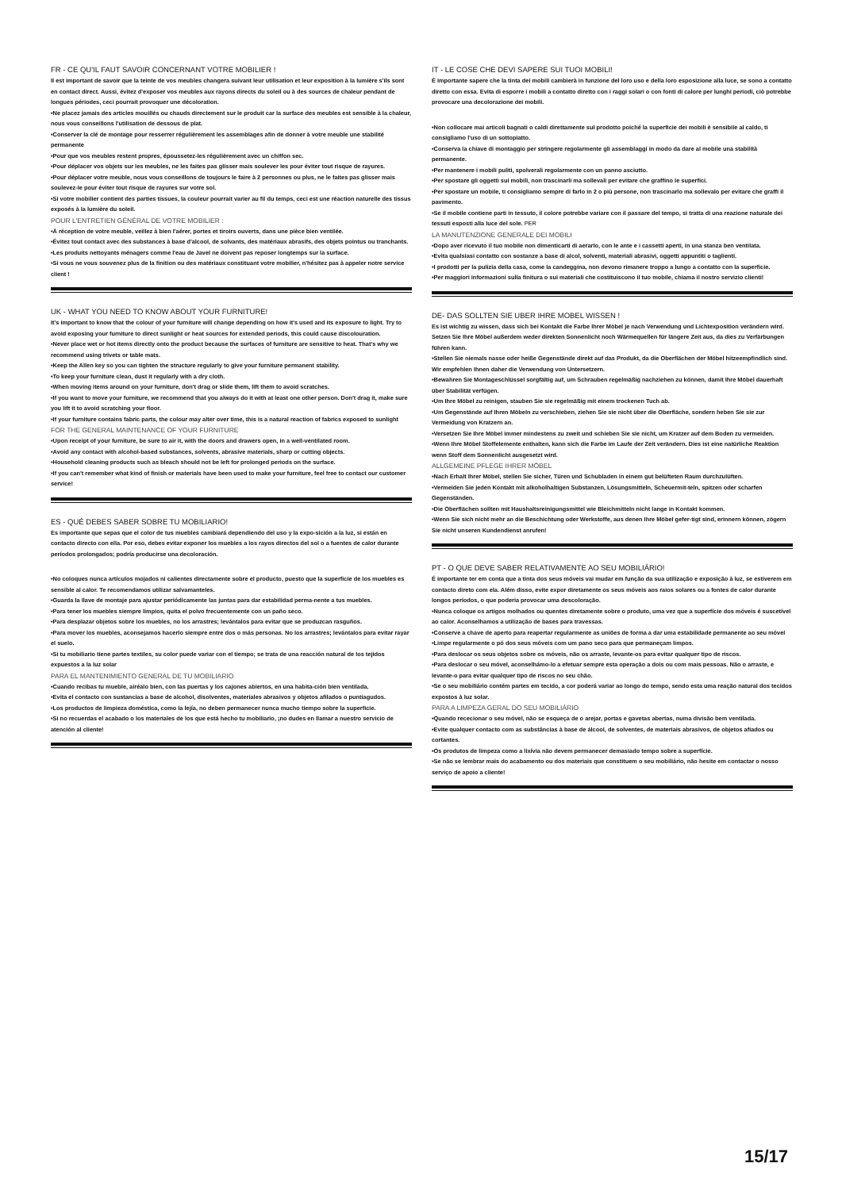FR - CE QU'IL FAUT SAVOIR CONCERNANT VOTRE MOBILIER !
Il est important de savoir que la teinte de vos meubles changera suivant leur utilisation et leur exposition à la lumière s'ils sont en contact direct. Aussi, évitez d'exposer vos meubles aux rayons directs du soleil ou à des sources de chaleur pendant de longues périodes, ceci pourrait provoquer une décoloration.
•Ne placez jamais des articles mouillés ou chauds directement sur le produit car la surface des meubles est sensible à la chaleur, nous vous conseillons l'utilisation de dessous de plat.
•Conserver la clé de montage pour resserrer régulièrement les assemblages afin de donner à votre meuble une stabilité permanente
•Pour que vos meubles restent propres, époussetez-les régulièrement avec un chiffon sec.
•Pour déplacer vos objets sur les meubles, ne les faites pas glisser mais soulever les pour éviter tout risque de rayures.
•Pour déplacer votre meuble, nous vous conseillons de toujours le faire à 2 personnes ou plus, ne le faites pas glisser mais soulevez-le pour éviter tout risque de rayures sur votre sol.
•Si votre mobilier contient des parties tissues, la couleur pourrait varier au fil du temps, ceci est une réaction naturelle des tissus exposés à la lumière du soleil.
POUR L'ENTRETIEN GÉNÉRAL DE VOTRE MOBILIER :
•À réception de votre meuble, veillez à bien l'aérer, portes et tiroirs ouverts, dans une pièce bien ventilée.
•Évitez tout contact avec des substances à base d'alcool, de solvants, des matériaux abrasifs, des objets pointus ou tranchants.
•Les produits nettoyants ménagers comme l'eau de Javel ne doivent pas reposer longtemps sur la surface.
•Si vous ne vous souvenez plus de la finition ou des matériaux constituant votre mobilier, n'hésitez pas à appeler notre service client !
UK - WHAT YOU NEED TO KNOW ABOUT YOUR FURNITURE!
It's important to know that the colour of your furniture will change depending on how it's used and its exposure to light. Try to avoid exposing your furniture to direct sunlight or heat sources for extended periods, this could cause discolouration.
•Never place wet or hot items directly onto the product because the surfaces of furniture are sensitive to heat. That's why we recommend using trivets or table mats.
•Keep the Allen key so you can tighten the structure regularly to give your furniture permanent stability.
•To keep your furniture clean, dust it regularly with a dry cloth.
•When moving items around on your furniture, don't drag or slide them, lift them to avoid scratches.
•If you want to move your furniture, we recommend that you always do it with at least one other person. Don't drag it, make sure you lift it to avoid scratching your floor.
•If your furniture contains fabric parts, the colour may alter over time, this is a natural reaction of fabrics exposed to sunlight
FOR THE GENERAL MAINTENANCE OF YOUR FURNITURE
•Upon receipt of your furniture, be sure to air it, with the doors and drawers open, in a well-ventilated room.
•Avoid any contact with alcohol-based substances, solvents, abrasive materials, sharp or cutting objects.
•Household cleaning products such as bleach should not be left for prolonged periods on the surface.
•If you can't remember what kind of finish or materials have been used to make your furniture, feel free to contact our customer service!
ES - QUÉ DEBES SABER SOBRE TU MOBILIARIO!
Es importante que sepas que el color de tus muebles cambiará dependiendo del uso y la expo-sición a la luz, si están en contacto directo con ella. Por eso, debes evitar exponer los muebles a los rayos directos del sol o a fuentes de calor durante períodos prolongados; podría producirse una decoloración.
•No coloques nunca artículos mojados ni calientes directamente sobre el producto, puesto que la superficie de los muebles es sensible al calor. Te recomendamos utilizar salvamanteles.
•Guarda la llave de montaje para ajustar periódicamente las juntas para dar estabilidad perma-nente a tus muebles.
•Para tener los muebles siempre limpios, quita el polvo frecuentemente con un paño seco.
•Para desplazar objetos sobre los muebles, no los arrastres; levántalos para evitar que se produzcan rasguños.
•Para mover los muebles, aconsejamos hacerlo siempre entre dos o más personas. No los arrastres; levántalos para evitar rayar el suelo.
•Si tu mobiliario tiene partes textiles, su color puede variar con el tiempo; se trata de una reacción natural de los tejidos expuestos a la luz solar
PARA EL MANTENIMIENTO GENERAL DE TU MOBILIARIO
•Cuando recibas tu mueble, airéalo bien, con las puertas y los cajones abiertos, en una habita-ción bien ventilada.
•Evita el contacto con sustancias a base de alcohol, disolventes, materiales abrasivos y objetos afilados o puntiagudos.
•Los productos de limpieza doméstica, como la lejía, no deben permanecer nunca mucho tiempo sobre la superficie.
•Si no recuerdas el acabado o los materiales de los que está hecho tu mobiliario, ¡no dudes en llamar a nuestro servicio de atención al cliente!
IT - LE COSE CHE DEVI SAPERE SUI TUOI MOBILI!
È importante sapere che la tinta dei mobili cambierà in funzione del loro uso e della loro esposizione alla luce, se sono a contatto diretto con essa. Evita di esporre i mobili a contatto diretto con i raggi solari o con fonti di calore per lunghi periodi, ciò potrebbe provocare una decolorazione dei mobili.
•Non collocare mai articoli bagnati o caldi direttamente sul prodotto poiché la superficie dei mobili è sensibile al caldo, ti consigliamo l'uso di un sottopiatto.
•Conserva la chiave di montaggio per stringere regolarmente gli assemblaggi in modo da dare al mobile una stabilità permanente.
•Per mantenere i mobili puliti, spolverali regolarmente con un panno asciutto.
•Per spostare gli oggetti sui mobili, non trascinarli ma sollevali per evitare che graffino le superfici.
•Per spostare un mobile, ti consigliamo sempre di farlo in 2 o più persone, non trascinarlo ma sollevalo per evitare che graffi il pavimento.
•Se il mobile contiene parti in tessuto, il colore potrebbe variare con il passare del tempo, si tratta di una reazione naturale dei tessuti esposti alla luce del sole. PER
LA MANUTENZIONE GENERALE DEI MOBILI
•Dopo aver ricevuto il tuo mobile non dimenticarti di aerarlo, con le ante e i cassetti aperti, in una stanza ben ventilata.
•Evita qualsiasi contatto con sostanze a base di alcol, solventi, materiali abrasivi, oggetti appuntiti o taglienti.
•I prodotti per la pulizia della casa, come la candeggina, non devono rimanere troppo a lungo a contatto con la superficie.
•Per maggiori informazioni sulla finitura o sui materiali che costituiscono il tuo mobile, chiama il nostro servizio clienti!
DE- DAS SOLLTEN SIE UBER IHRE MOBEL WISSEN !
Es ist wichtig zu wissen, dass sich bei Kontakt die Farbe Ihrer Möbel je nach Verwendung und Lichtexposition verändern wird. Setzen Sie Ihre Möbel außerdem weder direkten Sonnenlicht noch Wärmequellen für längere Zeit aus, da dies zu Verfärbungen führen kann.
•Stellen Sie niemals nasse oder heiße Gegenstände direkt auf das Produkt, da die Oberflächen der Möbel hitzeempfindlich sind. Wir empfehlen Ihnen daher die Verwendung von Untersetzern.
•Bewahren Sie Montageschlüssel sorgfältig auf, um Schrauben regelmäßig nachziehen zu können, damit Ihre Möbel dauerhaft über Stabilität verfügen.
•Um Ihre Möbel zu reinigen, stauben Sie sie regelmäßig mit einem trockenen Tuch ab.
•Um Gegenstände auf Ihren Möbeln zu verschieben, ziehen Sie sie nicht über die Oberfläche, sondern heben Sie sie zur Vermeidung von Kratzern an.
•Versetzen Sie Ihre Möbel immer mindestens zu zweit und schieben Sie sie nicht, um Kratzer auf dem Boden zu vermeiden.
•Wenn Ihre Möbel Stoffelemente enthalten, kann sich die Farbe im Laufe der Zeit verändern. Dies ist eine natürliche Reaktion wenn Stoff dem Sonnenlicht ausgesetzt wird.
ALLGEMEINE PFLEGE IHRER MÖBEL
•Nach Erhalt Ihrer Möbel, stellen Sie sicher, Türen und Schubladen in einem gut belüfteten Raum durchzulüften.
•Vermeiden Sie jeden Kontakt mit alkoholhaltigen Substanzen, Lösungsmitteln, Scheuermit-teln, spitzen oder scharfen Gegenständen.
•Die Oberflächen sollten mit Haushaltsreinigungsmittel wie Bleichmitteln nicht lange in Kontakt kommen.
•Wenn Sie sich nicht mehr an die Beschichtung oder Werkstoffe, aus denen Ihre Möbel gefer-tigt sind, erinnern können, zögern Sie nicht unseren Kundendienst anrufen!
PT - O QUE DEVE SABER RELATIVAMENTE AO SEU MOBILIÁRIO!
É importante ter em conta que a tinta dos seus móveis vai mudar em função da sua utilização e exposição à luz, se estiverem em contacto direto com ela. Além disso, evite expor diretamente os seus móveis aos raios solares ou a fontes de calor durante longos períodos, o que poderia provocar uma descoloração.
•Nunca coloque os artigos molhados ou quentes diretamente sobre o produto, uma vez que a superfície dos móveis é suscetível ao calor. Aconselhamos a utilização de bases para travessas.
•Conserve a chave de aperto para reapertar regularmente as uniões de forma a dar uma estabilidade permanente ao seu móvel
•Limpe regularmente o pó dos seus móveis com um pano seco para que permaneçam limpos.
•Para deslocar os seus objetos sobre os móveis, não os arraste, levante-os para evitar qualquer tipo de riscos.
•Para deslocar o seu móvel, aconselhámo-lo a efetuar sempre esta operação a dois ou com mais pessoas. Não o arraste, e levante-o para evitar qualquer tipo de riscos no seu chão.
•Se o seu mobiliário contém partes em tecido, a cor poderá variar ao longo do tempo, sendo esta uma reação natural dos tecidos expostos à luz solar.
PARA A LIMPEZA GERAL DO SEU MOBILIÁRIO
•Quando rececionar o seu móvel, não se esqueça de o arejar, portas e gavetas abertas, numa divisão bem ventilada.
•Evite qualquer contacto com as substâncias à base de álcool, de solventes, de materiais abrasivos, de objetos afiados ou cortantes.
•Os produtos de limpeza como a lixívia não devem permanecer demasiado tempo sobre a superfície.
•Se não se lembrar mais do acabamento ou dos materiais que constituem o seu mobiliário, não hesite em contactar o nosso serviço de apoio a cliente!
15/17